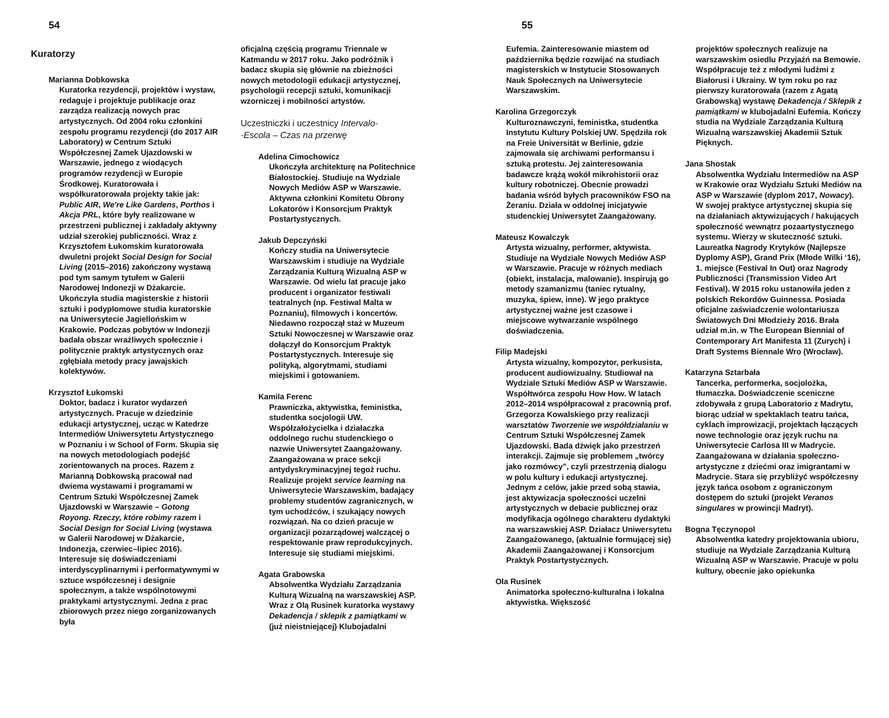54
Kuratorzy
Marianna Dobkowska
Kuratorka rezydencji, projektów i wystaw, redaguje i projektuje publikacje oraz zarządza realizacją nowych prac artystycznych. Od 2004 roku członkini zespołu programu rezydencji (do 2017 AIR Laboratory) w Centrum Sztuki Współczesnej Zamek Ujazdowski w Warszawie, jednego z wiodących programów rezydencji w Europie Środkowej. Kuratorowała i współkuratorowała projekty takie jak: Public AIR, We're Like Gardens, Porthos i Akcja PRL, które były realizowane w przestrzeni publicznej i zakładały aktywny udział szerokiej publiczności. Wraz z Krzysztofem Łukomskim kuratorowała dwuletni projekt Social Design for Social Living (2015–2016) zakończony wystawą pod tym samym tytułem w Galerii Narodowej Indonezji w Dżakarcie. Ukończyła studia magisterskie z historii sztuki i podyplomowe studia kuratorskie na Uniwersytecie Jagiellońskim w Krakowie. Podczas pobytów w Indonezji badała obszar wrażliwych społecznie i politycznie praktyk artystycznych oraz zgłębiała metody pracy jawajskich kolektywów.
Krzysztof Łukomski
Doktor, badacz i kurator wydarzeń artystycznych. Pracuje w dziedzinie edukacji artystycznej, ucząc w Katedrze Intermediów Uniwersytetu Artystycznego w Poznaniu i w School of Form. Skupia się na nowych metodologiach podejść zorientowanych na proces. Razem z Marianną Dobkowską pracował nad dwiema wystawami i programami w Centrum Sztuki Współczesnej Zamek Ujazdowski w Warszawie – Gotong Royong. Rzeczy, które robimy razem i Social Design for Social Living (wystawa w Galerii Narodowej w Dżakarcie, Indonezja, czerwiec–lipiec 2016). Interesuje się doświadczeniami interdyscyplinarnymi i performatywnymi w sztuce współczesnej i designie społecznym, a także wspólnotowymi praktykami artystycznymi. Jedna z prac zbiorowych przez niego zorganizowanych była
oficjalną częścią programu Triennale w Katmandu w 2017 roku. Jako podróżnik i badacz skupia się głównie na zbieżności nowych metodologii edukacji artystycznej, psychologii recepcji sztuki, komunikacji wzorniczej i mobilności artystów.
Uczestniczki i uczestnicy Intervalo-
-Escola – Czas na przerwę
Adelina Cimochowicz
Ukończyła architekturę na Politechnice Białostockiej. Studiuje na Wydziale Nowych Mediów ASP w Warszawie. Aktywna członkini Komitetu Obrony Lokatorów i Konsorcjum Praktyk Postartystycznych.
Jakub Depczyński
Kończy studia na Uniwersytecie Warszawskim i studiuje na Wydziale Zarządzania Kulturą Wizualną ASP w Warszawie. Od wielu lat pracuje jako producent i organizator festiwali teatralnych (np. Festiwal Malta w Poznaniu), filmowych i koncertów. Niedawno rozpoczął staż w Muzeum Sztuki Nowoczesnej w Warszawie oraz dołączył do Konsorcjum Praktyk Postartystycznych. Interesuje się polityką, algorytmami, studiami miejskimi i gotowaniem.
Kamila Ferenc
Prawniczka, aktywistka, feministka, studentka socjologii UW. Współzałożycielka i działaczka oddolnego ruchu studenckiego o nazwie Uniwersytet Zaangażowany. Zaangażowana w prace sekcji antydyskryminacyjnej tegoż ruchu. Realizuje projekt service learning na Uniwersytecie Warszawskim, badający problemy studentów zagranicznych, w tym uchodźców, i szukający nowych rozwiązań. Na co dzień pracuje w organizacji pozarządowej walczącej o respektowanie praw reprodukcyjnych. Interesuje się studiami miejskimi.
Agata Grabowska
Absolwentka Wydziału Zarządzania Kulturą Wizualną na warszawskiej ASP. Wraz z Olą Rusinek kuratorka wystawy Dekadencja / sklepik z pamiątkami w (już nieistniejącej) Klubojadalni
55
Eufemia. Zainteresowanie miastem od października będzie rozwijać na studiach magisterskich w Instytucie Stosowanych Nauk Społecznych na Uniwersytecie Warszawskim.
Karolina Grzegorczyk
Kulturoznawczyni, feministka, studentka Instytutu Kultury Polskiej UW. Spędziła rok na Freie Universität w Berlinie, gdzie zajmowała się archiwami performansu i sztuką protestu. Jej zainteresowania badawcze krążą wokół mikrohistorii oraz kultury robotniczej. Obecnie prowadzi badania wśród byłych pracowników FSO na Żeraniu. Działa w oddolnej inicjatywie studenckiej Uniwersytet Zaangażowany.
Mateusz Kowalczyk
Artysta wizualny, performer, aktywista. Studiuje na Wydziale Nowych Mediów ASP w Warszawie. Pracuje w różnych mediach (obiekt, instalacja, malowanie). Inspirują go metody szamanizmu (taniec rytualny, muzyka, śpiew, inne). W jego praktyce artystycznej ważne jest czasowe i miejscowe wytwarzanie wspólnego doświadczenia.
Filip Madejski
Artysta wizualny, kompozytor, perkusista, producent audiowizualny. Studiował na Wydziale Sztuki Mediów ASP w Warszawie. Współtwórca zespołu How How. W latach 2012–2014 współpracował z pracownią prof. Grzegorza Kowalskiego przy realizacji warsztatów Tworzenie we współdziałaniu w Centrum Sztuki Współczesnej Zamek Ujazdowski. Bada dźwięk jako przestrzeń interakcji. Zajmuje się problemem „twórcy jako rozmówcy”, czyli przestrzenią dialogu w polu kultury i edukacji artystycznej. Jednym z celów, jakie przed sobą stawia, jest aktywizacja społeczności uczelni artystycznych w debacie publicznej oraz modyfikacja ogólnego charakteru dydaktyki na warszawskiej ASP. Działacz Uniwersytetu Zaangażowanego, (aktualnie formującej się) Akademii Zaangażowanej i Konsorcjum Praktyk Postartystycznych.
Ola Rusinek
Animatorka społeczno-kulturalna i lokalna aktywistka. Większość
projektów społecznych realizuje na warszawskim osiedlu Przyjaźń na Bemowie. Współpracuje też z młodymi ludźmi z Białorusi i Ukrainy. W tym roku po raz pierwszy kuratorowała (razem z Agatą Grabowską) wystawę Dekadencja / Sklepik z pamiątkami w klubojadalni Eufemia. Kończy studia na Wydziale Zarządzania Kulturą Wizualną warszawskiej Akademii Sztuk Pięknych.
Jana Shostak
Absolwentka Wydziału Intermediów na ASP w Krakowie oraz Wydziału Sztuki Mediów na ASP w Warszawie (dyplom 2017, Nowacy). W swojej praktyce artystycznej skupia się na działaniach aktywizujących / hakujących społeczność wewnątrz pozaartystycznego systemu. Wierzy w skuteczność sztuki. Laureatka Nagrody Krytyków (Najlepsze Dyplomy ASP), Grand Prix (Młode Wilki ‘16), 1. miejsce (Festival In Out) oraz Nagrody Publiczności (Transmission Video Art Festival). W 2015 roku ustanowiła jeden z polskich Rekordów Guinnessa. Posiada oficjalne zaświadczenie wolontariusza Światowych Dni Młodzieży 2016. Brała udział m.in. w The European Biennial of Contemporary Art Manifesta 11 (Zurych) i Draft Systems Biennale Wro (Wrocław).
Katarzyna Sztarbała
Tancerka, performerka, socjolożka, tłumaczka. Doświadczenie sceniczne zdobywała z grupą Laboratorio z Madrytu, biorąc udział w spektaklach teatru tańca, cyklach improwizacji, projektach łączących nowe technologie oraz język ruchu na Uniwersytecie Carlosa III w Madrycie. Zaangażowana w działania społeczno-artystyczne z dziećmi oraz imigrantami w Madrycie. Stara się przybliżyć współczesny język tańca osobom z ograniczonym dostępem do sztuki (projekt Veranos singulares w prowincji Madryt).
Bogna Tęczynopol
Absolwentka katedry projektowania ubioru, studiuje na Wydziale Zarządzania Kulturą Wizualną ASP w Warszawie. Pracuje w polu kultury, obecnie jako opiekunka